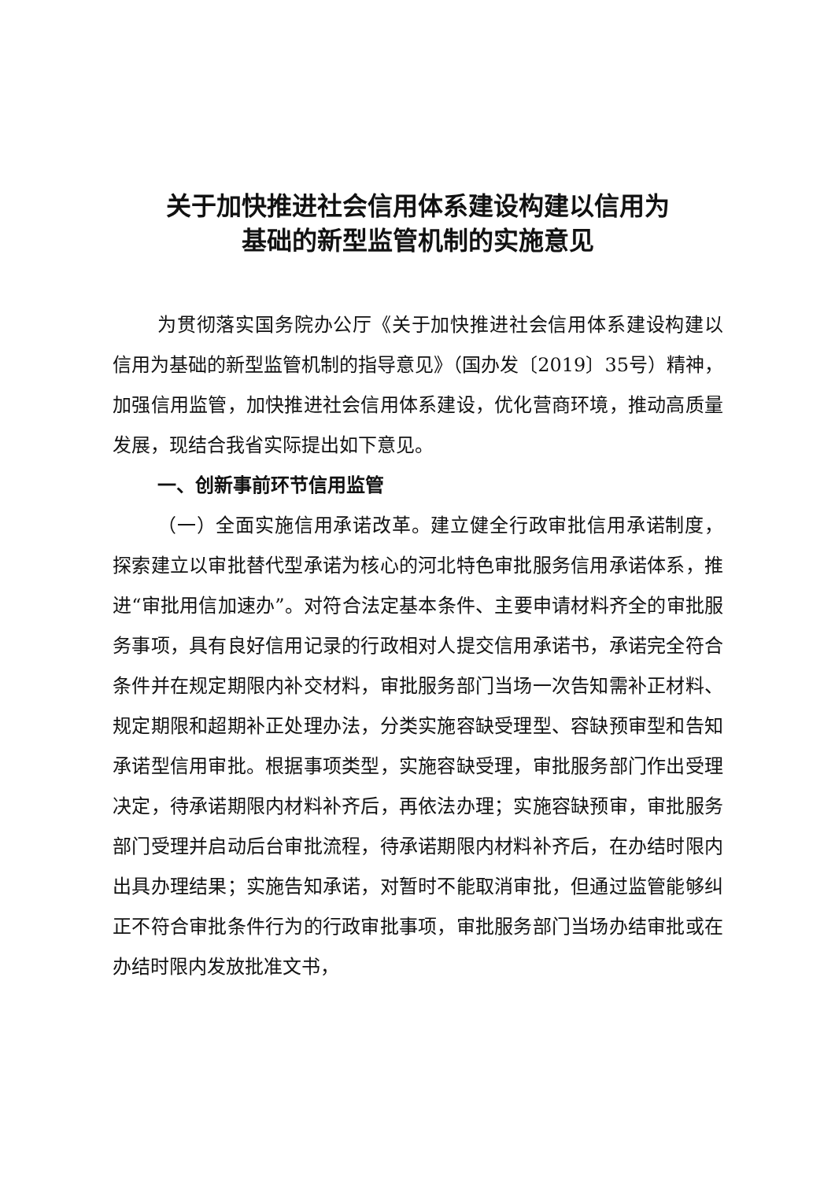关于加快推进社会信用体系建设构建以信用为
基础的新型监管机制的实施意见
为贯彻落实国务院办公厅《关于加快推进社会信用体系建设构建以信用为基础的新型监管机制的指导意见》（国办发〔2019〕35号）精神，加强信用监管，加快推进社会信用体系建设，优化营商环境，推动高质量发展，现结合我省实际提出如下意见。
一、创新事前环节信用监管
（一）全面实施信用承诺改革。建立健全行政审批信用承诺制度，探索建立以审批替代型承诺为核心的河北特色审批服务信用承诺体系，推进“审批用信加速办”。对符合法定基本条件、主要申请材料齐全的审批服务事项，具有良好信用记录的行政相对人提交信用承诺书，承诺完全符合条件并在规定期限内补交材料，审批服务部门当场一次告知需补正材料、规定期限和超期补正处理办法，分类实施容缺受理型、容缺预审型和告知承诺型信用审批。根据事项类型，实施容缺受理，审批服务部门作出受理决定，待承诺期限内材料补齐后，再依法办理；实施容缺预审，审批服务部门受理并启动后台审批流程，待承诺期限内材料补齐后，在办结时限内出具办理结果；实施告知承诺，对暂时不能取消审批，但通过监管能够纠正不符合审批条件行为的行政审批事项，审批服务部门当场办结审批或在办结时限内发放批准文书，